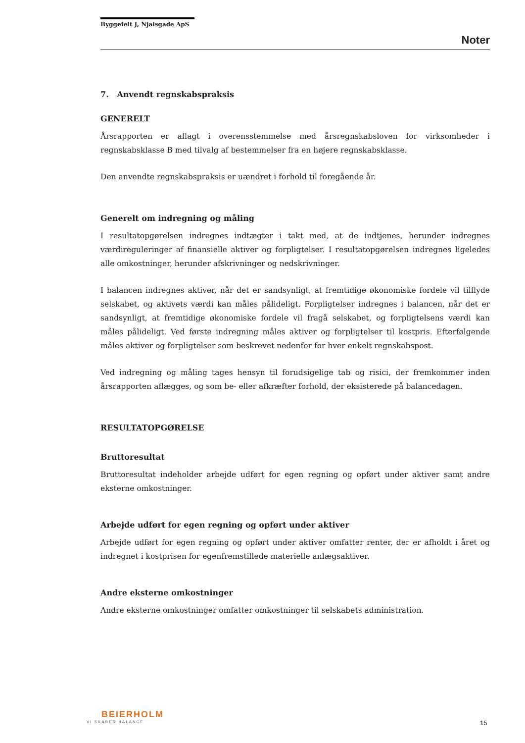Byggefelt J, Njalsgade ApS
Noter
7. Anvendt regnskabspraksis
GENERELT
Årsrapporten er aflagt i overensstemmelse med årsregnskabsloven for virksomheder i regnskabsklasse B med tilvalg af bestemmelser fra en højere regnskabsklasse.
Den anvendte regnskabspraksis er uændret i forhold til foregående år.
Generelt om indregning og måling
I resultatopgørelsen indregnes indtægter i takt med, at de indtjenes, herunder indregnes værdireguleringer af finansielle aktiver og forpligtelser. I resultatopgørelsen indregnes ligeledes alle omkostninger, herunder afskrivninger og nedskrivninger.
I balancen indregnes aktiver, når det er sandsynligt, at fremtidige økonomiske fordele vil tilflyde selskabet, og aktivets værdi kan måles pålideligt. Forpligtelser indregnes i balancen, når det er sandsynligt, at fremtidige økonomiske fordele vil fragå selskabet, og forpligtelsens værdi kan måles pålideligt. Ved første indregning måles aktiver og forpligtelser til kostpris. Efterfølgende måles aktiver og forpligtelser som beskrevet nedenfor for hver enkelt regnskabspost.
Ved indregning og måling tages hensyn til forudsigelige tab og risici, der fremkommer inden årsrapporten aflægges, og som be- eller afkræfter forhold, der eksisterede på balancedagen.
RESULTATOPGØRELSE
Bruttoresultat
Bruttoresultat indeholder arbejde udført for egen regning og opført under aktiver samt andre eksterne omkostninger.
Arbejde udført for egen regning og opført under aktiver
Arbejde udført for egen regning og opført under aktiver omfatter renter, der er afholdt i året og indregnet i kostprisen for egenfremstillede materielle anlægsaktiver.
Andre eksterne omkostninger
Andre eksterne omkostninger omfatter omkostninger til selskabets administration.
BEIERHOLM
VI SKABER BALANCE
15